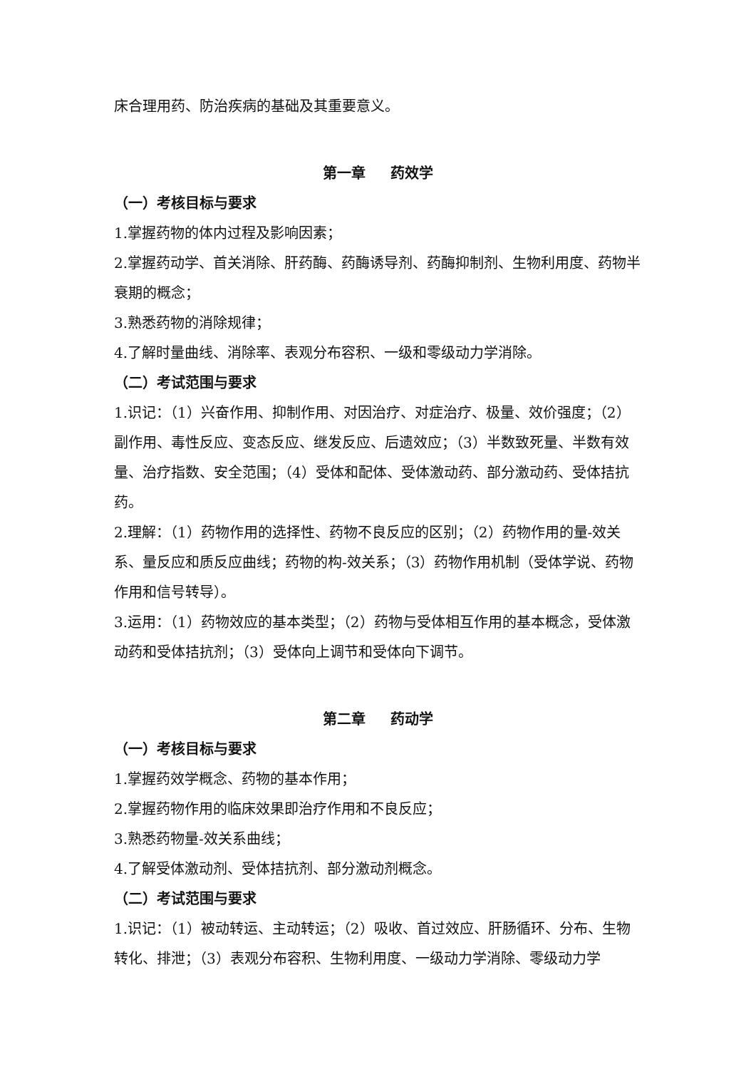床合理用药、防治疾病的基础及其重要意义。
第一章 药效学
（一）考核目标与要求
1.掌握药物的体内过程及影响因素；
2.掌握药动学、首关消除、肝药酶、药酶诱导剂、药酶抑制剂、生物利用度、药物半衰期的概念；
3.熟悉药物的消除规律；
4.了解时量曲线、消除率、表观分布容积、一级和零级动力学消除。
（二）考试范围与要求
1.识记：（1）兴奋作用、抑制作用、对因治疗、对症治疗、极量、效价强度；（2）副作用、毒性反应、变态反应、继发反应、后遗效应；（3）半数致死量、半数有效量、治疗指数、安全范围；（4）受体和配体、受体激动药、部分激动药、受体拮抗药。
2.理解：（1）药物作用的选择性、药物不良反应的区别；（2）药物作用的量-效关系、量反应和质反应曲线；药物的构-效关系；（3）药物作用机制（受体学说、药物作用和信号转导）。
3.运用：（1）药物效应的基本类型；（2）药物与受体相互作用的基本概念，受体激动药和受体拮抗剂；（3）受体向上调节和受体向下调节。
第二章 药动学
（一）考核目标与要求
1.掌握药效学概念、药物的基本作用；
2.掌握药物作用的临床效果即治疗作用和不良反应；
3.熟悉药物量-效关系曲线；
4.了解受体激动剂、受体拮抗剂、部分激动剂概念。
（二）考试范围与要求
1.识记：（1）被动转运、主动转运；（2）吸收、首过效应、肝肠循环、分布、生物转化、排泄；（3）表观分布容积、生物利用度、一级动力学消除、零级动力学